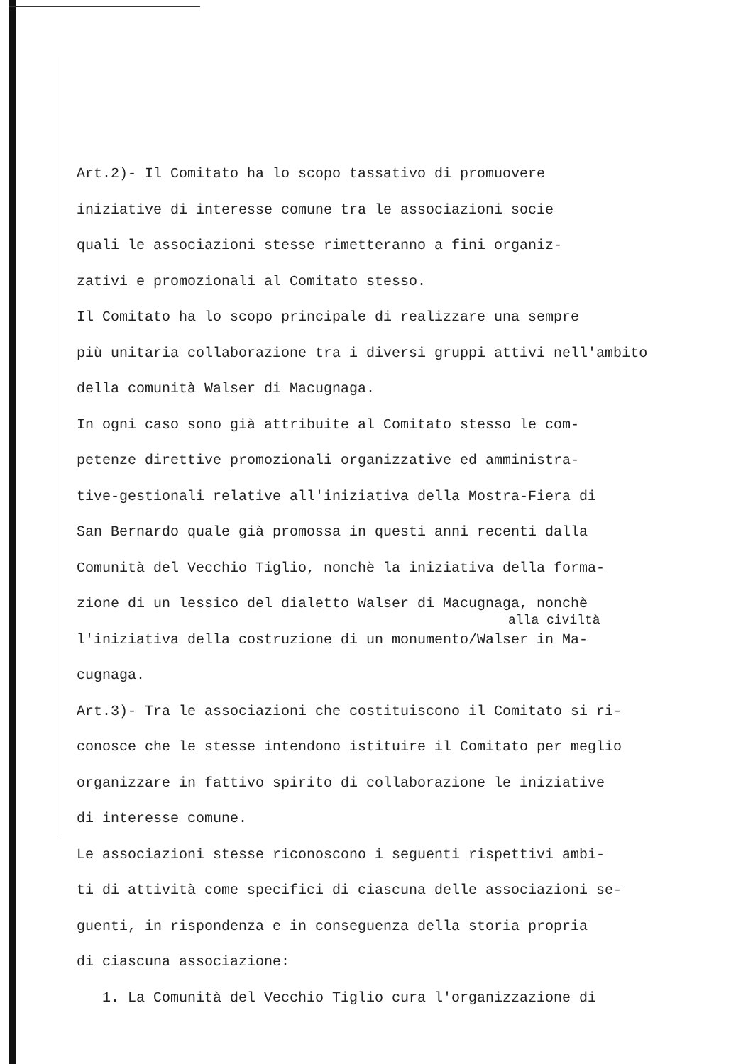Art.2)- Il Comitato ha lo scopo tassativo di promuovere
iniziative di interesse comune tra le associazioni socie
quali le associazioni stesse rimetteranno a fini organiz-
zativi e promozionali al Comitato stesso.
Il Comitato ha lo scopo principale di realizzare una sempre
più unitaria collaborazione tra i diversi gruppi attivi nell'ambito
della comunità Walser di Macugnaga.
In ogni caso sono già attribuite al Comitato stesso le com-
petenze direttive promozionali organizzative ed amministra-
tive-gestionali relative all'iniziativa della Mostra-Fiera di
San Bernardo quale già promossa in questi anni recenti dalla
Comunità del Vecchio Tiglio, nonchè la iniziativa della forma-
zione di un lessico del dialetto Walser di Macugnaga, nonchè
alla civiltà
l'iniziativa della costruzione di un monumento/Walser in Ma-
cugnaga.
Art.3)- Tra le associazioni che costituiscono il Comitato si ri-
conosce che le stesse intendono istituire il Comitato per meglio
organizzare in fattivo spirito di collaborazione le iniziative
di interesse comune.
Le associazioni stesse riconoscono i seguenti rispettivi ambi-
ti di attività come specifici di ciascuna delle associazioni se-
guenti, in rispondenza e in conseguenza della storia propria
di ciascuna associazione:
1. La Comunità del Vecchio Tiglio cura l'organizzazione di